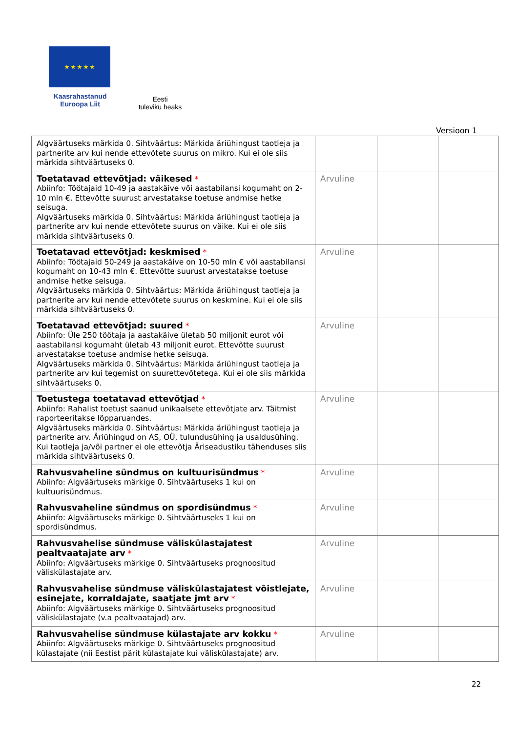★ ★ ★ ★ ★
Kaasrahastanud
Euroopa Liit
Eesti
tuleviku heaks
Versioon 1
| Algväärtuseks märkida 0. Sihtväärtus: Märkida äriühingust taotleja ja partnerite arv kui nende ettevõtete suurus on mikro. Kui ei ole siis märkida sihtväärtuseks 0. | | | |
| Toetatavad ettevõtjad: väikesed * Abiinfo: Töötajaid 10-49 ja aastakäive või aastabilansi kogumaht on 2-10 mln €. Ettevõtte suurust arvestatakse toetuse andmise hetke seisuga. Algväärtuseks märkida 0. Sihtväärtus: Märkida äriühingust taotleja ja partnerite arv kui nende ettevõtete suurus on väike. Kui ei ole siis märkida sihtväärtuseks 0. | Arvuline | | |
| Toetatavad ettevõtjad: keskmised * Abiinfo: Töötajaid 50-249 ja aastakäive on 10-50 mln € või aastabilansi kogumaht on 10-43 mln €. Ettevõtte suurust arvestatakse toetuse andmise hetke seisuga. Algväärtuseks märkida 0. Sihtväärtus: Märkida äriühingust taotleja ja partnerite arv kui nende ettevõtete suurus on keskmine. Kui ei ole siis märkida sihtväärtuseks 0. | Arvuline | | |
| Toetatavad ettevõtjad: suured * Abiinfo: Üle 250 töötaja ja aastakäive ületab 50 miljonit eurot või aastabilansi kogumaht ületab 43 miljonit eurot. Ettevõtte suurust arvestatakse toetuse andmise hetke seisuga. Algväärtuseks märkida 0. Sihtväärtus: Märkida äriühingust taotleja ja partnerite arv kui tegemist on suurettevõtetega. Kui ei ole siis märkida sihtväärtuseks 0. | Arvuline | | |
| Toetustega toetatavad ettevõtjad * Abiinfo: Rahalist toetust saanud unikaalsete ettevõtjate arv. Täitmist raporteeritakse lõpparuandes. Algväärtuseks märkida 0. Sihtväärtus: Märkida äriühingust taotleja ja partnerite arv. Äriühingud on AS, OÜ, tulundusühing ja usaldusühing. Kui taotleja ja/või partner ei ole ettevõtja Äriseadustiku tähenduses siis märkida sihtväärtuseks 0. | Arvuline | | |
| Rahvusvaheline sündmus on kultuurisündmus * Abiinfo: Algväärtuseks märkige 0. Sihtväärtuseks 1 kui on kultuurisündmus. | Arvuline | | |
| Rahvusvaheline sündmus on spordisündmus * Abiinfo: Algväärtuseks märkige 0. Sihtväärtuseks 1 kui on spordisündmus. | Arvuline | | |
| Rahvusvahelise sündmuse väliskülastajatest pealtvaatajate arv * Abiinfo: Algväärtuseks märkige 0. Sihtväärtuseks prognoositud väliskülastajate arv. | Arvuline | | |
| Rahvusvahelise sündmuse väliskülastajatest võistlejate, esinejate, korraldajate, saatjate jmt arv * Abiinfo: Algväärtuseks märkige 0. Sihtväärtuseks prognoositud väliskülastajate (v.a pealtvaatajad) arv. | Arvuline | | |
| Rahvusvahelise sündmuse külastajate arv kokku * Abiinfo: Algväärtuseks märkige 0. Sihtväärtuseks prognoositud külastajate (nii Eestist pärit külastajate kui väliskülastajate) arv. | Arvuline | | |
22